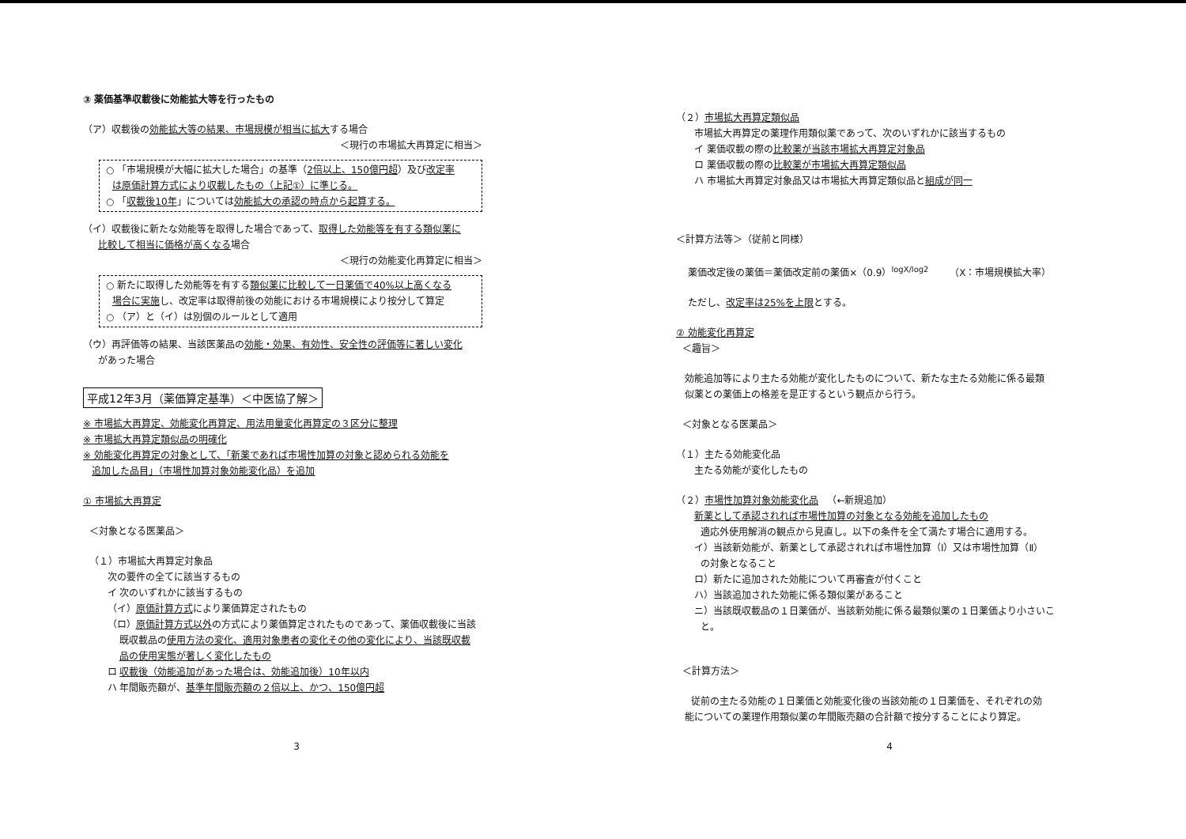③ 薬価基準収載後に効能拡大等を行ったもの
（ア）収載後の効能拡大等の結果、市場規模が相当に拡大する場合
＜現行の市場拡大再算定に相当＞
○ 「市場規模が大幅に拡大した場合」の基準（2倍以上、150億円超）及び改定率
は原価計算方式により収載したもの（上記①）に準じる。
○ 「収載後10年」については効能拡大の承認の時点から起算する。
（イ）収載後に新たな効能等を取得した場合であって、取得した効能等を有する類似薬に
比較して相当に価格が高くなる場合
＜現行の効能変化再算定に相当＞
○ 新たに取得した効能等を有する類似薬に比較して一日薬価で40%以上高くなる
場合に実施し、改定率は取得前後の効能における市場規模により按分して算定
○ （ア）と（イ）は別個のルールとして適用
（ウ）再評価等の結果、当該医薬品の効能・効果、有効性、安全性の評価等に著しい変化
があった場合
平成12年3月（薬価算定基準）＜中医協了解＞
※ 市場拡大再算定、効能変化再算定、用法用量変化再算定の３区分に整理
※ 市場拡大再算定類似品の明確化
※ 効能変化再算定の対象として、「新薬であれば市場性加算の対象と認められる効能を
追加した品目」（市場性加算対象効能変化品）を追加
① 市場拡大再算定
＜対象となる医薬品＞
（１）市場拡大再算定対象品
次の要件の全てに該当するもの
イ 次のいずれかに該当するもの
（イ）原価計算方式により薬価算定されたもの
（ロ）原価計算方式以外の方式により薬価算定されたものであって、薬価収載後に当該
既収載品の使用方法の変化、適用対象患者の変化その他の変化により、当該既収載
品の使用実態が著しく変化したもの
ロ 収載後（効能追加があった場合は、効能追加後）10年以内
ハ 年間販売額が、基準年間販売額の２倍以上、かつ、150億円超
3
（２）市場拡大再算定類似品
市場拡大再算定の薬理作用類似薬であって、次のいずれかに該当するもの
イ 薬価収載の際の比較薬が当該市場拡大再算定対象品
ロ 薬価収載の際の比較薬が市場拡大再算定類似品
ハ 市場拡大再算定対象品又は市場拡大再算定類似品と組成が同一
＜計算方法等＞（従前と同様）
薬価改定後の薬価＝薬価改定前の薬価×（0.9）<sup>logX/log2</sup> （X：市場規模拡大率）
ただし、改定率は25%を上限とする。
② 効能変化再算定
＜趣旨＞
効能追加等により主たる効能が変化したものについて、新たな主たる効能に係る最類
似薬との薬価上の格差を是正するという観点から行う。
＜対象となる医薬品＞
（１）主たる効能変化品
主たる効能が変化したもの
（２）市場性加算対象効能変化品 （←新規追加）
新薬として承認されれば市場性加算の対象となる効能を追加したもの
適応外使用解消の観点から見直し。以下の条件を全て満たす場合に適用する。
イ）当該新効能が、新薬として承認されれば市場性加算（Ⅰ）又は市場性加算（Ⅱ）
の対象となること
ロ）新たに追加された効能について再審査が付くこと
ハ）当該追加された効能に係る類似薬があること
ニ）当該既収載品の１日薬価が、当該新効能に係る最類似薬の１日薬価より小さいこ
と。
＜計算方法＞
従前の主たる効能の１日薬価と効能変化後の当該効能の１日薬価を、それぞれの効
能についての薬理作用類似薬の年間販売額の合計額で按分することにより算定。
4